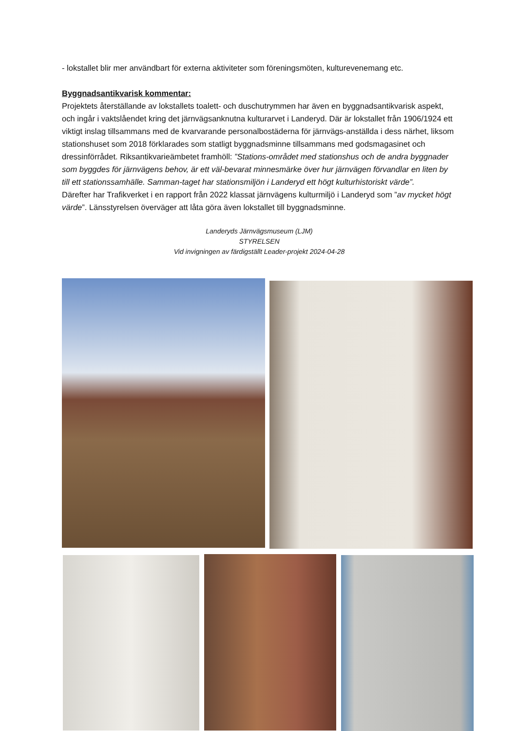- lokstallet blir mer användbart för externa aktiviteter som föreningsmöten, kulturevenemang etc.
Byggnadsantikvarisk kommentar:
Projektets återställande av lokstallets toalett- och duschutrymmen har även en byggnadsantikvarisk aspekt, och ingår i vaktslåendet kring det järnvägsanknutna kulturarvet i Landeryd. Där är lokstallet från 1906/1924 ett viktigt inslag tillsammans med de kvarvarande personalbostäderna för järnvägs-anställda i dess närhet, liksom stationshuset som 2018 förklarades som statligt byggnadsminne tillsammans med godsmagasinet och dressinförrådet. Riksantikvarieämbetet framhöll: ”Stations-området med stationshus och de andra byggnader som byggdes för järnvägens behov, är ett väl-bevarat minnesmärke över hur järnvägen förvandlar en liten by till ett stationssamhälle. Samman-taget har stationsmiljön i Landeryd ett högt kulturhistoriskt värde”.
Därefter har Trafikverket i en rapport från 2022 klassat järnvägens kulturmiljö i Landeryd som ”av mycket högt värde”. Länsstyrelsen överväger att låta göra även lokstallet till byggnadsminne.
Landeryds Järnvägsmuseum (LJM)
STYRELSEN
Vid invigningen av färdigställt Leader-projekt 2024-04-28